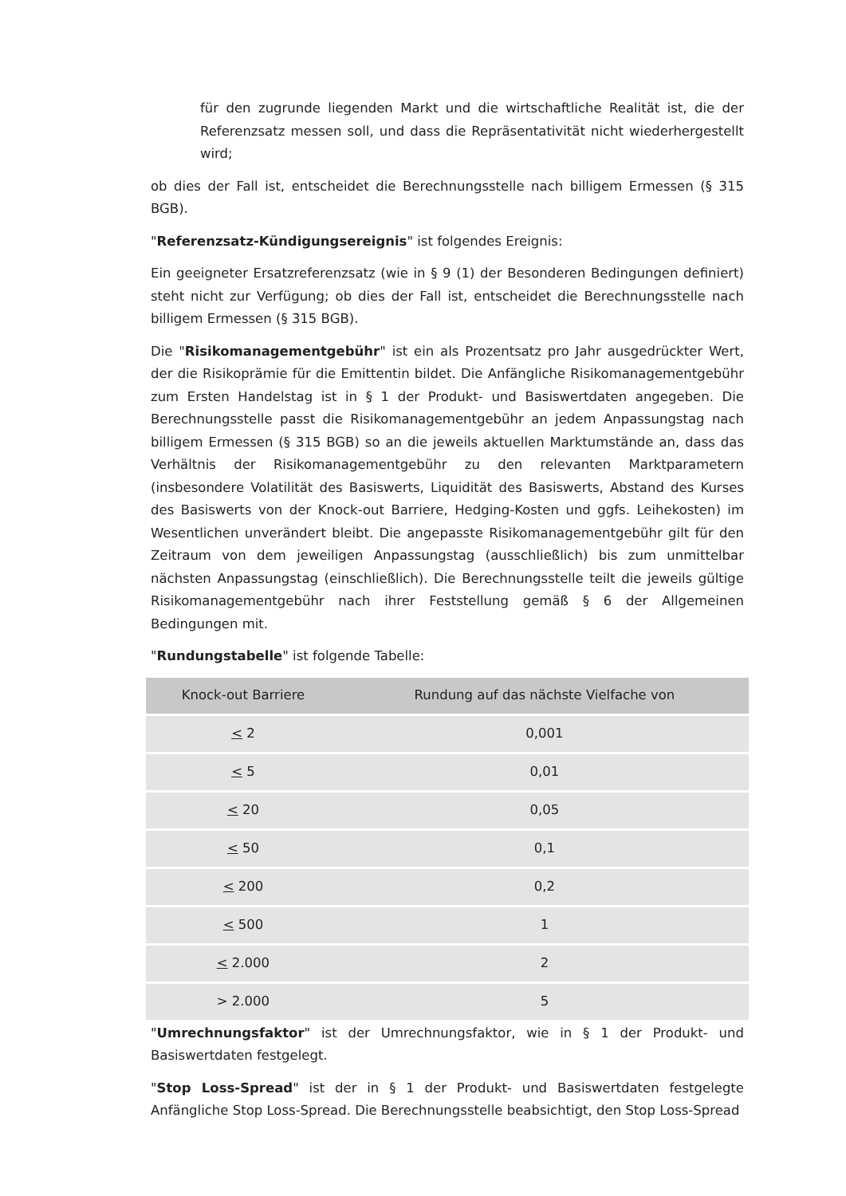für den zugrunde liegenden Markt und die wirtschaftliche Realität ist, die der Referenzsatz messen soll, und dass die Repräsentativität nicht wiederhergestellt wird;
ob dies der Fall ist, entscheidet die Berechnungsstelle nach billigem Ermessen (§ 315 BGB).
"Referenzsatz-Kündigungsereignis" ist folgendes Ereignis:
Ein geeigneter Ersatzreferenzsatz (wie in § 9 (1) der Besonderen Bedingungen definiert) steht nicht zur Verfügung; ob dies der Fall ist, entscheidet die Berechnungsstelle nach billigem Ermessen (§ 315 BGB).
Die "Risikomanagementgebühr" ist ein als Prozentsatz pro Jahr ausgedrückter Wert, der die Risikoprämie für die Emittentin bildet. Die Anfängliche Risikomanagementgebühr zum Ersten Handelstag ist in § 1 der Produkt- und Basiswertdaten angegeben. Die Berechnungsstelle passt die Risikomanagementgebühr an jedem Anpassungstag nach billigem Ermessen (§ 315 BGB) so an die jeweils aktuellen Marktumstände an, dass das Verhältnis der Risikomanagementgebühr zu den relevanten Marktparametern (insbesondere Volatilität des Basiswerts, Liquidität des Basiswerts, Abstand des Kurses des Basiswerts von der Knock-out Barriere, Hedging-Kosten und ggfs. Leihekosten) im Wesentlichen unverändert bleibt. Die angepasste Risikomanagementgebühr gilt für den Zeitraum von dem jeweiligen Anpassungstag (ausschließlich) bis zum unmittelbar nächsten Anpassungstag (einschließlich). Die Berechnungsstelle teilt die jeweils gültige Risikomanagementgebühr nach ihrer Feststellung gemäß § 6 der Allgemeinen Bedingungen mit.
"Rundungstabelle" ist folgende Tabelle:
| Knock-out Barriere | Rundung auf das nächste Vielfache von |
| --- | --- |
| < 2 | 0,001 |
| < 5 | 0,01 |
| < 20 | 0,05 |
| < 50 | 0,1 |
| < 200 | 0,2 |
| < 500 | 1 |
| < 2.000 | 2 |
| > 2.000 | 5 |
"Umrechnungsfaktor" ist der Umrechnungsfaktor, wie in § 1 der Produkt- und Basiswertdaten festgelegt.
"Stop Loss-Spread" ist der in § 1 der Produkt- und Basiswertdaten festgelegte Anfängliche Stop Loss-Spread. Die Berechnungsstelle beabsichtigt, den Stop Loss-Spread